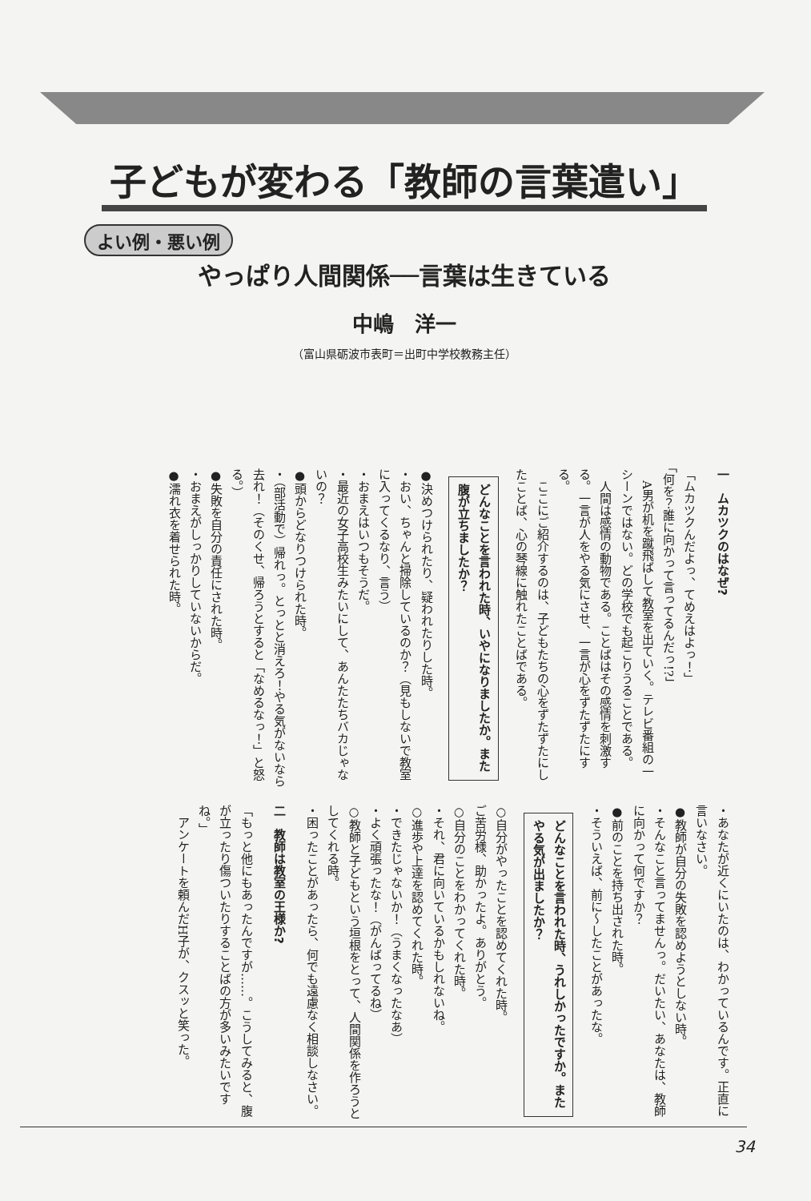子どもが変わる「教師の言葉遣い」
よい例・悪い例
やっぱり人間関係──言葉は生きている
中嶋　洋一
（富山県砺波市表町＝出町中学校教務主任）
一　ムカツクのはなぜ?
「ムカツクんだよっ、てめえはよっ！」
「何を？誰に向かって言ってるんだっ!?」
　A男が机を蹴飛ばして教室を出ていく。テレビ番組の一シーンではない。どの学校でも起こりうることである。
　人間は感情の動物である。ことばはその感情を刺激する。一言が人をやる気にさせ、一言が心をずたずたにする。
　ここにご紹介するのは、子どもたちの心をずたずたにしたことば、心の琴線に触れたことばである。
どんなことを言われた時、いやになりましたか。また腹が立ちましたか？
●決めつけられたり、疑われたりした時。
・おい、ちゃんと掃除しているのか？（見もしないで教室に入ってくるなり、言う）
・おまえはいつもそうだ。
・最近の女子高校生みたいにして、あんたたちバカじゃないの？
●頭からどなりつけられた時。
・（部活動で）帰れっ。とっとと消えろ！やる気がないなら去れ！（そのくせ、帰ろうとすると「なめるなっ！」と怒る。）
●失敗を自分の責任にされた時。
・おまえがしっかりしていないからだ。
●濡れ衣を着せられた時。
・あなたが近くにいたのは、わかっているんです。正直に言いなさい。
●教師が自分の失敗を認めようとしない時。
・そんなこと言ってませんっ。だいたい、あなたは、教師に向かって何ですか？
●前のことを持ち出された時。
・そういえば、前に～したことがあったな。
どんなことを言われた時、うれしかったですか。またやる気が出ましたか？
○自分がやったことを認めてくれた時。
ご苦労様、助かったよ。ありがとう。
○自分のことをわかってくれた時。
・それ、君に向いているかもしれないね。
○進歩や上達を認めてくれた時。
・できたじゃないか！（うまくなったなあ）
・よく頑張ったな！（がんばってるね）
○教師と子どもという垣根をとって、人間関係を作ろうとしてくれる時。
・困ったことがあったら、何でも遠慮なく相談しなさい。
二　教師は教室の王様か?
「もっと他にもあったんですが……。こうしてみると、腹が立ったり傷ついたりすることばの方が多いみたいですね。」
　アンケートを頼んだH子が、クスッと笑った。
34